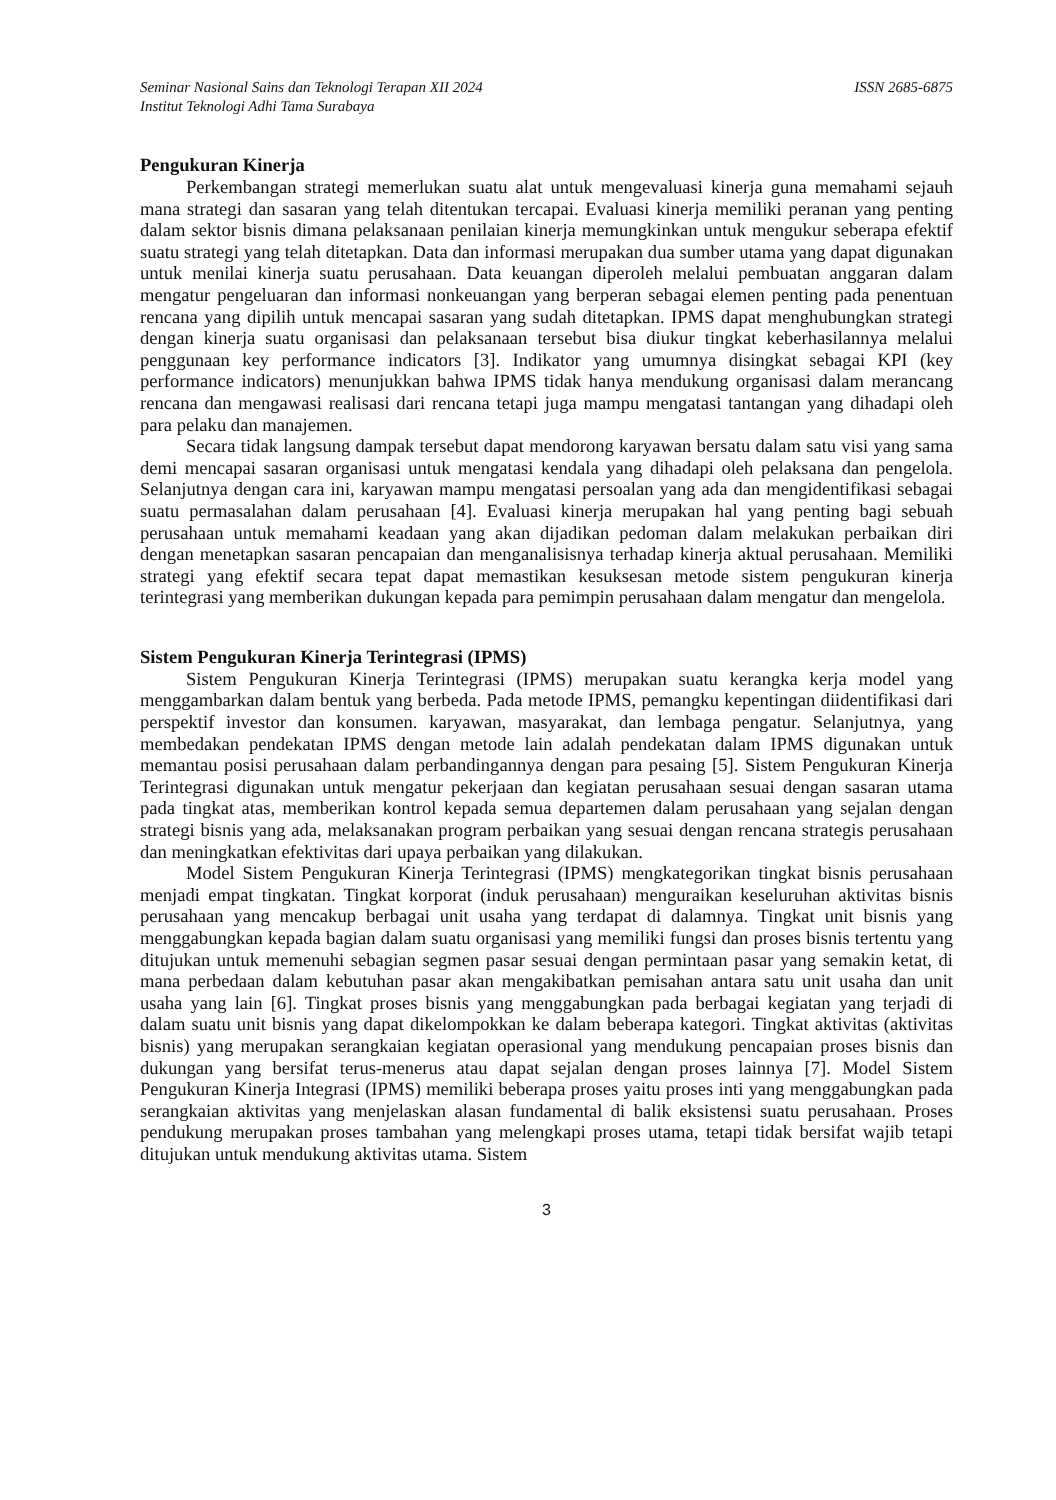Seminar Nasional Sains dan Teknologi Terapan XII 2024 ISSN 2685-6875
Institut Teknologi Adhi Tama Surabaya
Pengukuran Kinerja
Perkembangan strategi memerlukan suatu alat untuk mengevaluasi kinerja guna memahami sejauh mana strategi dan sasaran yang telah ditentukan tercapai. Evaluasi kinerja memiliki peranan yang penting dalam sektor bisnis dimana pelaksanaan penilaian kinerja memungkinkan untuk mengukur seberapa efektif suatu strategi yang telah ditetapkan. Data dan informasi merupakan dua sumber utama yang dapat digunakan untuk menilai kinerja suatu perusahaan. Data keuangan diperoleh melalui pembuatan anggaran dalam mengatur pengeluaran dan informasi nonkeuangan yang berperan sebagai elemen penting pada penentuan rencana yang dipilih untuk mencapai sasaran yang sudah ditetapkan. IPMS dapat menghubungkan strategi dengan kinerja suatu organisasi dan pelaksanaan tersebut bisa diukur tingkat keberhasilannya melalui penggunaan key performance indicators [3]. Indikator yang umumnya disingkat sebagai KPI (key performance indicators) menunjukkan bahwa IPMS tidak hanya mendukung organisasi dalam merancang rencana dan mengawasi realisasi dari rencana tetapi juga mampu mengatasi tantangan yang dihadapi oleh para pelaku dan manajemen.
Secara tidak langsung dampak tersebut dapat mendorong karyawan bersatu dalam satu visi yang sama demi mencapai sasaran organisasi untuk mengatasi kendala yang dihadapi oleh pelaksana dan pengelola. Selanjutnya dengan cara ini, karyawan mampu mengatasi persoalan yang ada dan mengidentifikasi sebagai suatu permasalahan dalam perusahaan [4]. Evaluasi kinerja merupakan hal yang penting bagi sebuah perusahaan untuk memahami keadaan yang akan dijadikan pedoman dalam melakukan perbaikan diri dengan menetapkan sasaran pencapaian dan menganalisisnya terhadap kinerja aktual perusahaan. Memiliki strategi yang efektif secara tepat dapat memastikan kesuksesan metode sistem pengukuran kinerja terintegrasi yang memberikan dukungan kepada para pemimpin perusahaan dalam mengatur dan mengelola.
Sistem Pengukuran Kinerja Terintegrasi (IPMS)
Sistem Pengukuran Kinerja Terintegrasi (IPMS) merupakan suatu kerangka kerja model yang menggambarkan dalam bentuk yang berbeda. Pada metode IPMS, pemangku kepentingan diidentifikasi dari perspektif investor dan konsumen. karyawan, masyarakat, dan lembaga pengatur. Selanjutnya, yang membedakan pendekatan IPMS dengan metode lain adalah pendekatan dalam IPMS digunakan untuk memantau posisi perusahaan dalam perbandingannya dengan para pesaing [5]. Sistem Pengukuran Kinerja Terintegrasi digunakan untuk mengatur pekerjaan dan kegiatan perusahaan sesuai dengan sasaran utama pada tingkat atas, memberikan kontrol kepada semua departemen dalam perusahaan yang sejalan dengan strategi bisnis yang ada, melaksanakan program perbaikan yang sesuai dengan rencana strategis perusahaan dan meningkatkan efektivitas dari upaya perbaikan yang dilakukan.
Model Sistem Pengukuran Kinerja Terintegrasi (IPMS) mengkategorikan tingkat bisnis perusahaan menjadi empat tingkatan. Tingkat korporat (induk perusahaan) menguraikan keseluruhan aktivitas bisnis perusahaan yang mencakup berbagai unit usaha yang terdapat di dalamnya. Tingkat unit bisnis yang menggabungkan kepada bagian dalam suatu organisasi yang memiliki fungsi dan proses bisnis tertentu yang ditujukan untuk memenuhi sebagian segmen pasar sesuai dengan permintaan pasar yang semakin ketat, di mana perbedaan dalam kebutuhan pasar akan mengakibatkan pemisahan antara satu unit usaha dan unit usaha yang lain [6]. Tingkat proses bisnis yang menggabungkan pada berbagai kegiatan yang terjadi di dalam suatu unit bisnis yang dapat dikelompokkan ke dalam beberapa kategori. Tingkat aktivitas (aktivitas bisnis) yang merupakan serangkaian kegiatan operasional yang mendukung pencapaian proses bisnis dan dukungan yang bersifat terus-menerus atau dapat sejalan dengan proses lainnya [7]. Model Sistem Pengukuran Kinerja Integrasi (IPMS) memiliki beberapa proses yaitu proses inti yang menggabungkan pada serangkaian aktivitas yang menjelaskan alasan fundamental di balik eksistensi suatu perusahaan. Proses pendukung merupakan proses tambahan yang melengkapi proses utama, tetapi tidak bersifat wajib tetapi ditujukan untuk mendukung aktivitas utama. Sistem
3